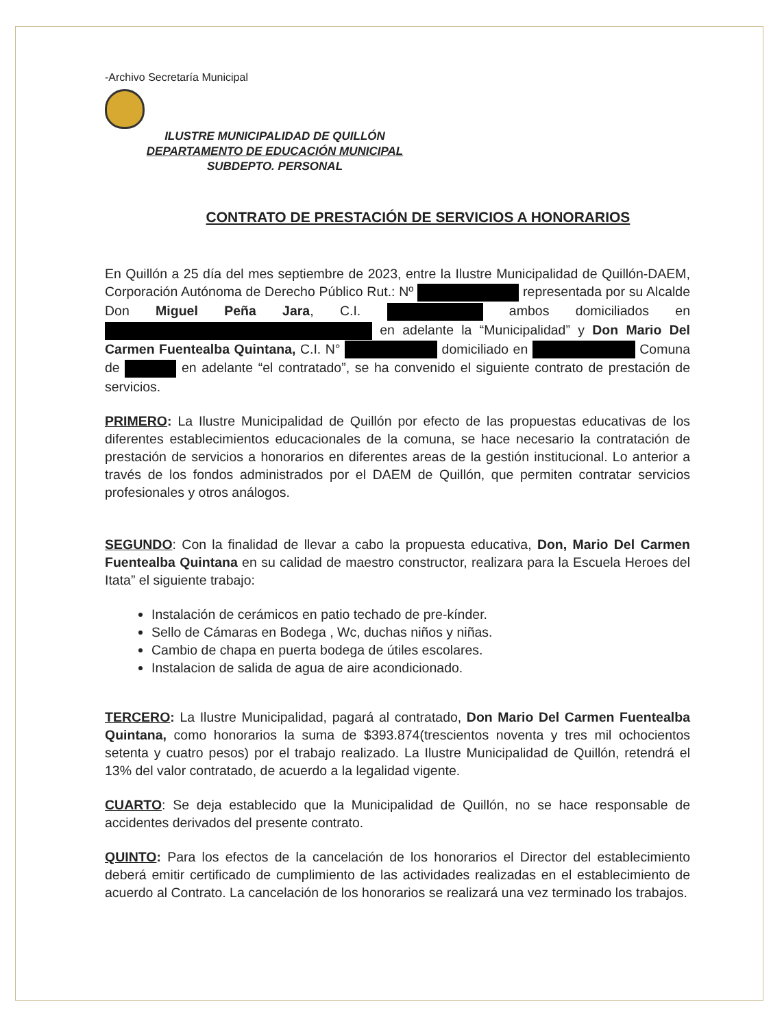-Archivo Secretaría Municipal
ILUSTRE MUNICIPALIDAD DE QUILLÓN
DEPARTAMENTO DE EDUCACIÓN MUNICIPAL
SUBDEPTO. PERSONAL
CONTRATO DE PRESTACIÓN DE SERVICIOS A HONORARIOS
En Quillón a 25 día del mes septiembre de 2023, entre la Ilustre Municipalidad de Quillón-DAEM, Corporación Autónoma de Derecho Público Rut.: Nº representada por su Alcalde Don Miguel Peña Jara, C.I. ambos domiciliados en en adelante la “Municipalidad” y Don Mario Del Carmen Fuentealba Quintana, C.I. N° domiciliado en Comuna de en adelante “el contratado”, se ha convenido el siguiente contrato de prestación de servicios.
PRIMERO: La Ilustre Municipalidad de Quillón por efecto de las propuestas educativas de los diferentes establecimientos educacionales de la comuna, se hace necesario la contratación de prestación de servicios a honorarios en diferentes areas de la gestión institucional. Lo anterior a través de los fondos administrados por el DAEM de Quillón, que permiten contratar servicios profesionales y otros análogos.
SEGUNDO: Con la finalidad de llevar a cabo la propuesta educativa, Don, Mario Del Carmen Fuentealba Quintana en su calidad de maestro constructor, realizara para la Escuela Heroes del Itata” el siguiente trabajo:
Instalación de cerámicos en patio techado de pre-kínder.
Sello de Cámaras en Bodega , Wc, duchas niños y niñas.
Cambio de chapa en puerta bodega de útiles escolares.
Instalacion de salida de agua de aire acondicionado.
TERCERO: La Ilustre Municipalidad, pagará al contratado, Don Mario Del Carmen Fuentealba Quintana, como honorarios la suma de $393.874(trescientos noventa y tres mil ochocientos setenta y cuatro pesos) por el trabajo realizado. La Ilustre Municipalidad de Quillón, retendrá el 13% del valor contratado, de acuerdo a la legalidad vigente.
CUARTO: Se deja establecido que la Municipalidad de Quillón, no se hace responsable de accidentes derivados del presente contrato.
QUINTO: Para los efectos de la cancelación de los honorarios el Director del establecimiento deberá emitir certificado de cumplimiento de las actividades realizadas en el establecimiento de acuerdo al Contrato. La cancelación de los honorarios se realizará una vez terminado los trabajos.